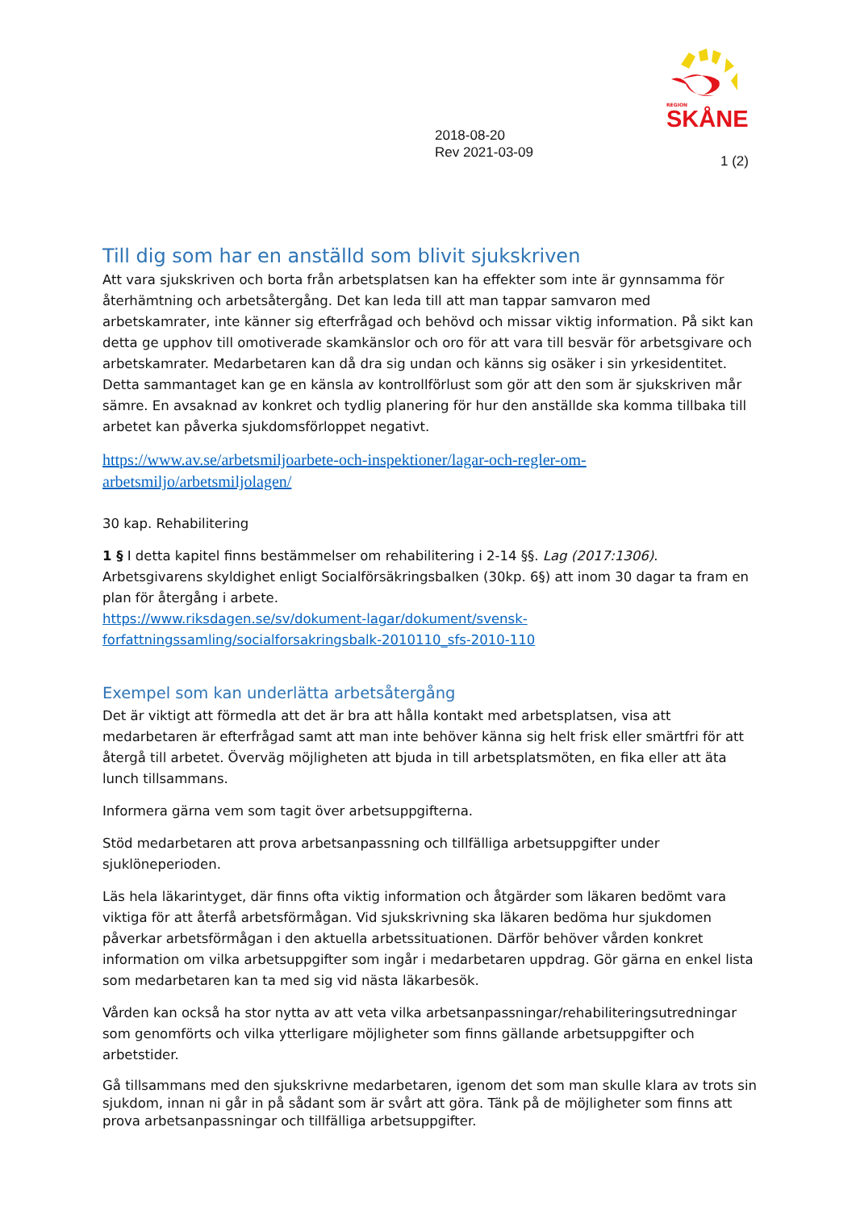REGION
SKÅNE
2018-08-20
Rev 2021-03-09
1 (2)
Till dig som har en anställd som blivit sjukskriven
Att vara sjukskriven och borta från arbetsplatsen kan ha effekter som inte är gynnsamma för återhämtning och arbetsåtergång. Det kan leda till att man tappar samvaron med arbetskamrater, inte känner sig efterfrågad och behövd och missar viktig information. På sikt kan detta ge upphov till omotiverade skamkänslor och oro för att vara till besvär för arbetsgivare och arbetskamrater. Medarbetaren kan då dra sig undan och känns sig osäker i sin yrkesidentitet. Detta sammantaget kan ge en känsla av kontrollförlust som gör att den som är sjukskriven mår sämre. En avsaknad av konkret och tydlig planering för hur den anställde ska komma tillbaka till arbetet kan påverka sjukdomsförloppet negativt.
https://www.av.se/arbetsmiljoarbete-och-inspektioner/lagar-och-regler-om-arbetsmiljo/arbetsmiljolagen/
30 kap. Rehabilitering
1 § I detta kapitel finns bestämmelser om rehabilitering i 2-14 §§. Lag (2017:1306).
Arbetsgivarens skyldighet enligt Socialförsäkringsbalken (30kp. 6§) att inom 30 dagar ta fram en plan för återgång i arbete.
https://www.riksdagen.se/sv/dokument-lagar/dokument/svensk-forfattningssamling/socialforsakringsbalk-2010110_sfs-2010-110
Exempel som kan underlätta arbetsåtergång
Det är viktigt att förmedla att det är bra att hålla kontakt med arbetsplatsen, visa att medarbetaren är efterfrågad samt att man inte behöver känna sig helt frisk eller smärtfri för att återgå till arbetet. Överväg möjligheten att bjuda in till arbetsplatsmöten, en fika eller att äta lunch tillsammans.
Informera gärna vem som tagit över arbetsuppgifterna.
Stöd medarbetaren att prova arbetsanpassning och tillfälliga arbetsuppgifter under sjuklöneperioden.
Läs hela läkarintyget, där finns ofta viktig information och åtgärder som läkaren bedömt vara viktiga för att återfå arbetsförmågan. Vid sjukskrivning ska läkaren bedöma hur sjukdomen påverkar arbetsförmågan i den aktuella arbetssituationen. Därför behöver vården konkret information om vilka arbetsuppgifter som ingår i medarbetaren uppdrag. Gör gärna en enkel lista som medarbetaren kan ta med sig vid nästa läkarbesök.
Vården kan också ha stor nytta av att veta vilka arbetsanpassningar/rehabiliteringsutredningar som genomförts och vilka ytterligare möjligheter som finns gällande arbetsuppgifter och arbetstider.
Gå tillsammans med den sjukskrivne medarbetaren, igenom det som man skulle klara av trots sin sjukdom, innan ni går in på sådant som är svårt att göra. Tänk på de möjligheter som finns att prova arbetsanpassningar och tillfälliga arbetsuppgifter.